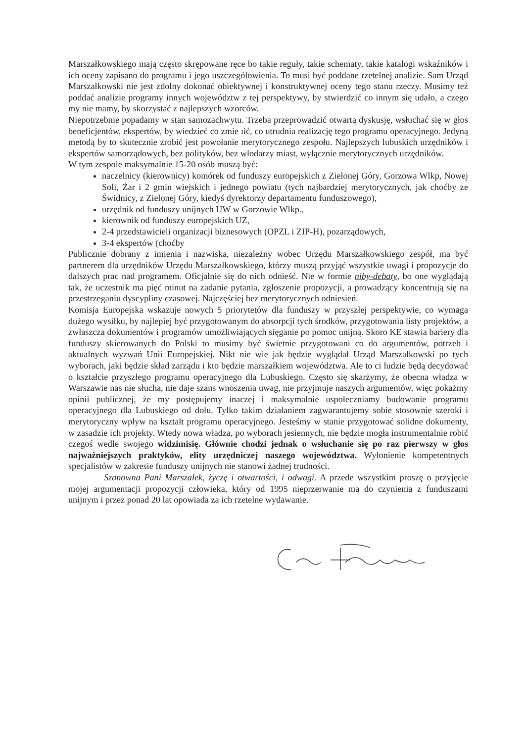Marszałkowskiego mają często skrępowane ręce bo takie reguły, takie schematy, takie katalogi wskaźników i ich oceny zapisano do programu i jego uszczegółowienia. To musi być poddane rzetelnej analizie. Sam Urząd Marszałkowski nie jest zdolny dokonać obiektywnej i konstruktywnej oceny tego stanu rzeczy. Musimy też poddać analizie programy innych województw z tej perspektywy, by stwierdzić co innym się udało, a czego my nie mamy, by skorzystać z najlepszych wzorców.
Niepotrzebnie popadamy w stan samozachwytu. Trzeba przeprowadzić otwartą dyskusję, wsłuchać się w głos beneficjentów, ekspertów, by wiedzieć co zmie ıić, co utrudnia realizację tego programu operacyjnego. Jedyną metodą by to skutecznie zrobić jest powołanie merytorycznego zespołu. Najlepszych lubuskich urzędników i ekspertów samorządowych, bez polityków, bez włodarzy miast, wyłącznie merytorycznych urzędników.
W tym zespole maksymalnie 15-20 osób muszą być:
naczelnicy (kierownicy) komórek od funduszy europejskich z Zielonej Góry, Gorzowa Wlkp, Nowej Soli, Żar i 2 gmin wiejskich i jednego powiatu (tych najbardziej merytorycznych, jak choćby ze Świdnicy, z Zielonej Góry, kiedyś dyrektorzy departamentu funduszowego),
urzędnik od funduszy unijnych UW w Gorzowie Wlkp.,
kierownik od funduszy europejskich UZ,
2-4 przedstawicieli organizacji biznesowych (OPZL i ZIP-H), pozarządowych,
3-4 ekspertów (choćby
Publicznie dobrany z imienia i nazwiska, niezależny wobec Urzędu Marszałkowskiego zespół, ma być partnerem dla urzędników Urzędu Marszałkowskiego, którzy muszą przyjąć wszystkie uwagi i propozycje do dalszych prac nad programem. Oficjalnie się do nich odnieść. Nie w formie niby-debaty, bo one wyglądają tak, że uczestnik ma pięć minut na zadanie pytania, zgłoszenie propozycji, a prowadzący koncentrują się na przestrzeganiu dyscypliny czasowej. Najczęściej bez merytorycznych odniesień.
Komisja Europejska wskazuje nowych 5 priorytetów dla funduszy w przyszłej perspektywie, co wymaga dużego wysiłku, by najlepiej być przygotowanym do absorpcji tych środków, przygotowania listy projektów, a zwłaszcza dokumentów i programów umożliwiających sięganie po pomoc unijną. Skoro KE stawia bariery dla funduszy skierowanych do Polski to musimy być świetnie przygotowani co do argumentów, potrzeb i aktualnych wyzwań Unii Europejskiej. Nikt nie wie jak będzie wyglądał Urząd Marszałkowski po tych wyborach, jaki będzie skład zarządu i kto będzie marszałkiem województwa. Ale to ci ludzie będą decydować o kształcie przyszłego programu operacyjnego dla Lubuskiego. Często się skarżymy, że obecna władza w Warszawie nas nie słucha, nie daje szans wnoszenia uwag, nie przyjmuje naszych argumentów, więc pokażmy opinii publicznej, że my postępujemy inaczej i maksymalnie uspołeczniamy budowanie programu operacyjnego dla Lubuskiego od dołu. Tylko takim działaniem zagwarantujemy sobie stosownie szeroki i merytoryczny wpływ na kształt programu operacyjnego. Jesteśmy w stanie przygotować solidne dokumenty, w zasadzie ich projekty. Wtedy nowa władza, po wyborach jesiennych, nie będzie mogła instrumentalnie robić czegoś wedle swojego widzimisię. Głównie chodzi jednak o wsłuchanie się po raz pierwszy w głos najważniejszych praktyków, elity urzędniczej naszego województwa. Wyłonienie kompetentnych specjalistów w zakresie funduszy unijnych nie stanowi żadnej trudności.
Szanowna Pani Marszałek, życzę i otwartości, i odwagi. A przede wszystkim proszę o przyjęcie mojej argumentacji propozycji człowieka, który od 1995 nieprzerwanie ma do czynienia z funduszami unijnym i przez ponad 20 lat opowiada za ich rzetelne wydawanie.